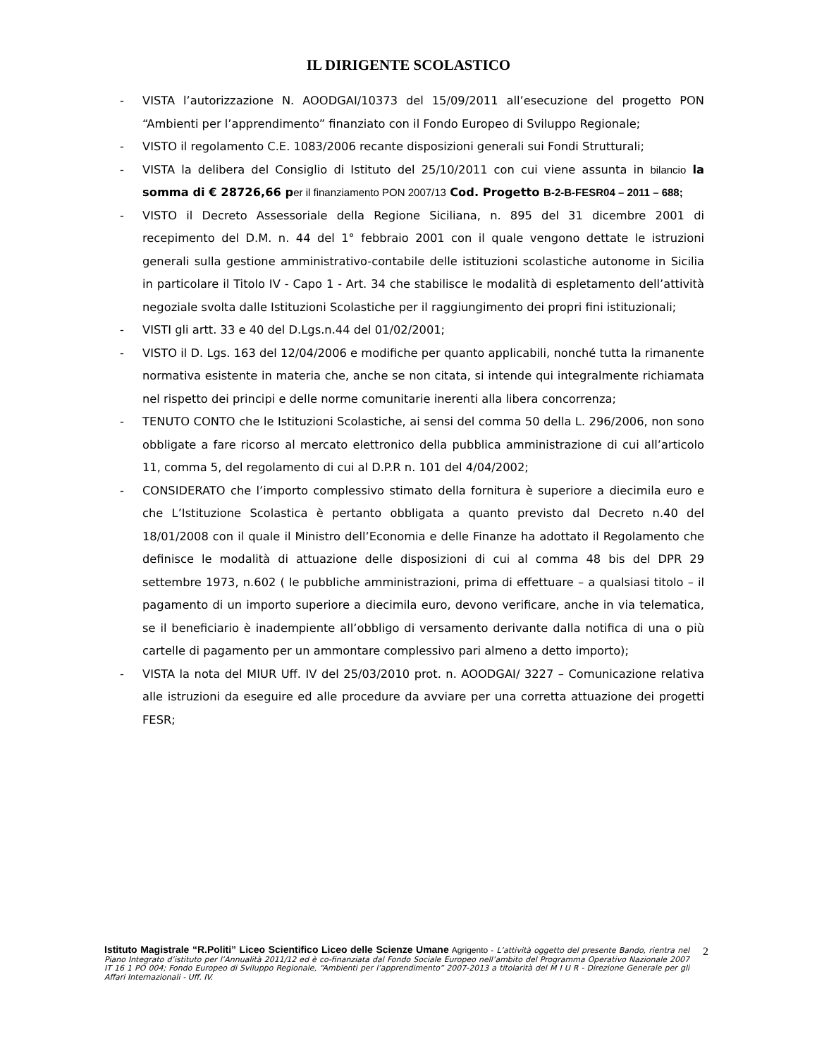IL DIRIGENTE SCOLASTICO
- VISTA l’autorizzazione N. AOODGAI/10373 del 15/09/2011 all’esecuzione del progetto PON “Ambienti per l’apprendimento” finanziato con il Fondo Europeo di Sviluppo Regionale;
- VISTO il regolamento C.E. 1083/2006 recante disposizioni generali sui Fondi Strutturali;
- VISTA la delibera del Consiglio di Istituto del 25/10/2011 con cui viene assunta in bilancio la somma di € 28726,66 p er il finanziamento PON 2007/13 Cod. Progetto B-2-B-FESR04 – 2011 – 688;
- VISTO il Decreto Assessoriale della Regione Siciliana, n. 895 del 31 dicembre 2001 di recepimento del D.M. n. 44 del 1° febbraio 2001 con il quale vengono dettate le istruzioni generali sulla gestione amministrativo-contabile delle istituzioni scolastiche autonome in Sicilia in particolare il Titolo IV - Capo 1 - Art. 34 che stabilisce le modalità di espletamento dell’attività negoziale svolta dalle Istituzioni Scolastiche per il raggiungimento dei propri fini istituzionali;
- VISTI gli artt. 33 e 40 del D.Lgs.n.44 del 01/02/2001;
- VISTO il D. Lgs. 163 del 12/04/2006 e modifiche per quanto applicabili, nonché tutta la rimanente normativa esistente in materia che, anche se non citata, si intende qui integralmente richiamata nel rispetto dei principi e delle norme comunitarie inerenti alla libera concorrenza;
- TENUTO CONTO che le Istituzioni Scolastiche, ai sensi del comma 50 della L. 296/2006, non sono obbligate a fare ricorso al mercato elettronico della pubblica amministrazione di cui all’articolo 11, comma 5, del regolamento di cui al D.P.R n. 101 del 4/04/2002;
- CONSIDERATO che l’importo complessivo stimato della fornitura è superiore a diecimila euro e che L’Istituzione Scolastica è pertanto obbligata a quanto previsto dal Decreto n.40 del 18/01/2008 con il quale il Ministro dell’Economia e delle Finanze ha adottato il Regolamento che definisce le modalità di attuazione delle disposizioni di cui al comma 48 bis del DPR 29 settembre 1973, n.602 ( le pubbliche amministrazioni, prima di effettuare – a qualsiasi titolo – il pagamento di un importo superiore a diecimila euro, devono verificare, anche in via telematica, se il beneficiario è inadempiente all’obbligo di versamento derivante dalla notifica di una o più cartelle di pagamento per un ammontare complessivo pari almeno a detto importo);
- VISTA la nota del MIUR Uff. IV del 25/03/2010 prot. n. AOODGAI/ 3227 – Comunicazione relativa alle istruzioni da eseguire ed alle procedure da avviare per una corretta attuazione dei progetti FESR;
Istituto Magistrale “R.Politi” Liceo Scientifico Liceo delle Scienze Umane Agrigento - L’attività oggetto del presente Bando, rientra nel Piano Integrato d’istituto per l’Annualità 2011/12 ed è co-finanziata dal Fondo Sociale Europeo nell’ambito del Programma Operativo Nazionale 2007 IT 16 1 PO 004; Fondo Europeo di Sviluppo Regionale, “Ambienti per l’apprendimento” 2007-2013 a titolarità del M I U R - Direzione Generale per gli Affari Internazionali - Uff. IV.
2